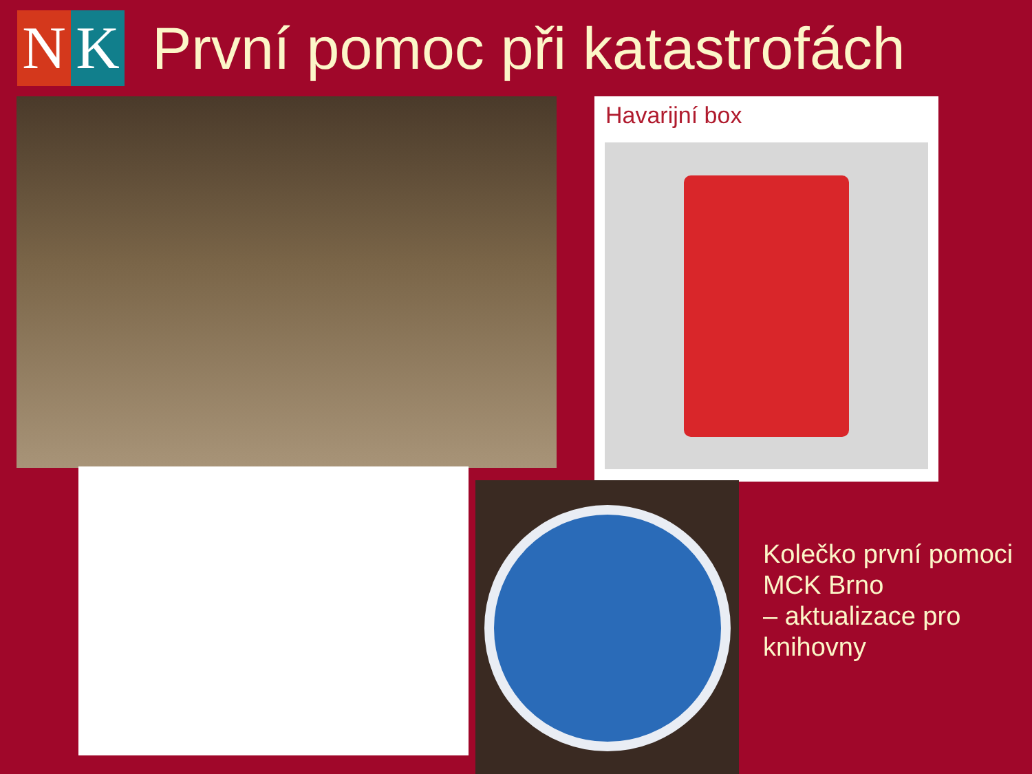N K
První pomoc při katastrofách
Havarijní box
Kolečko první pomoci
MCK Brno
– aktualizace pro
knihovny